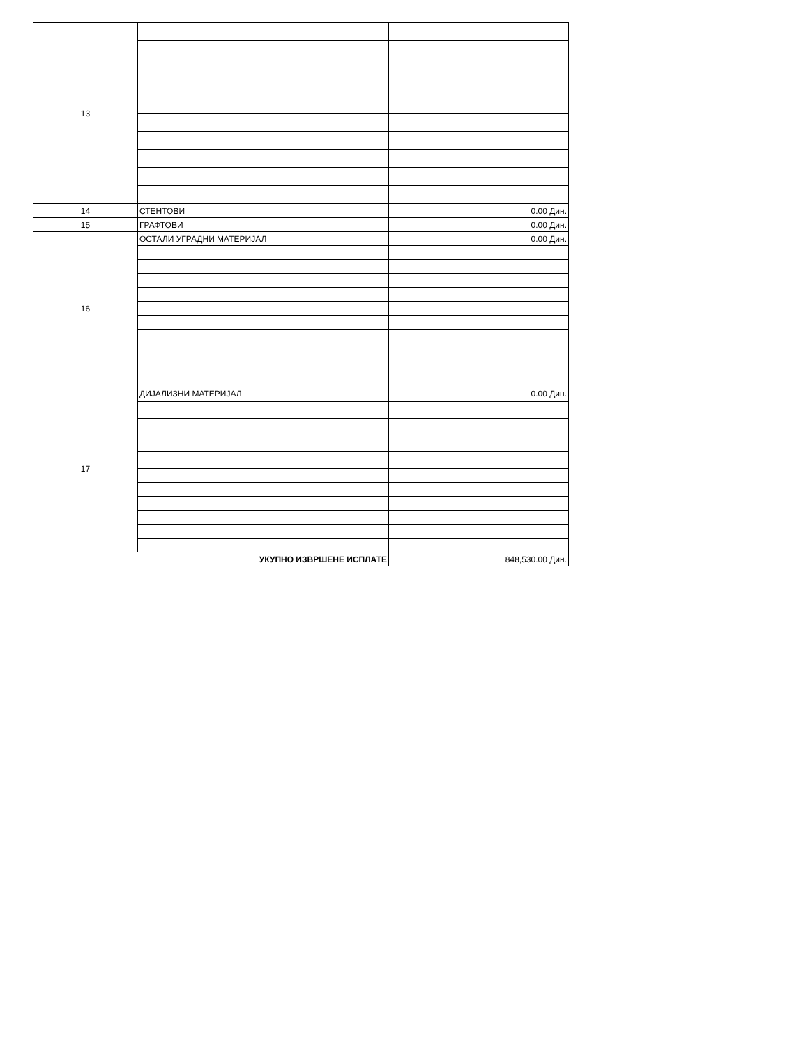| 13 | | |
| 14 | СТЕНТОВИ | 0.00 Дин. |
| 15 | ГРАФТОВИ | 0.00 Дин. |
| 16 | ОСТАЛИ УГРАДНИ МАТЕРИЈАЛ | 0.00 Дин. |
| 17 | ДИЈАЛИЗНИ МАТЕРИЈАЛ | 0.00 Дин. |
| УКУПНО ИЗВРШЕНЕ ИСПЛАТЕ | | 848,530.00 Дин. |